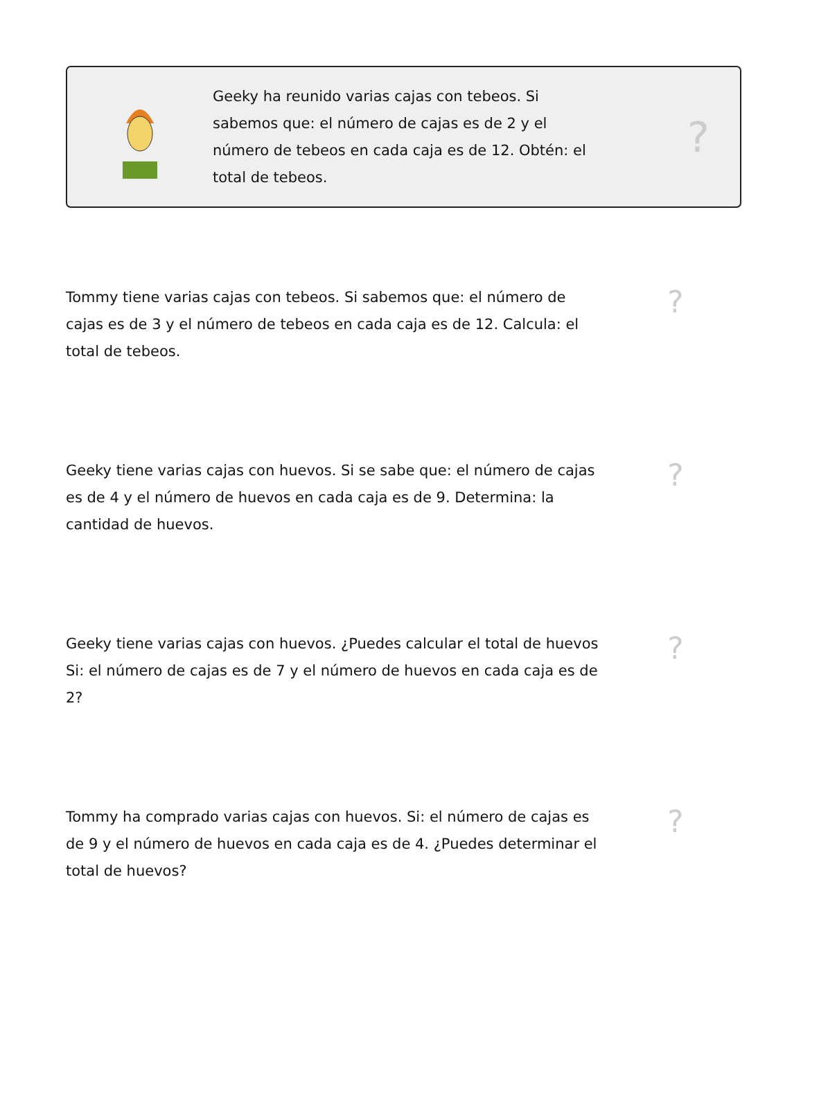Geeky ha reunido varias cajas con tebeos. Si sabemos que: el número de cajas es de 2 y el número de tebeos en cada caja es de 12. Obtén: el total de tebeos.
?
Tommy tiene varias cajas con tebeos. Si sabemos que: el número de cajas es de 3 y el número de tebeos en cada caja es de 12. Calcula: el total de tebeos.
?
Geeky tiene varias cajas con huevos. Si se sabe que: el número de cajas es de 4 y el número de huevos en cada caja es de 9. Determina: la cantidad de huevos.
?
Geeky tiene varias cajas con huevos. ¿Puedes calcular el total de huevos Si: el número de cajas es de 7 y el número de huevos en cada caja es de 2?
?
Tommy ha comprado varias cajas con huevos. Si: el número de cajas es de 9 y el número de huevos en cada caja es de 4. ¿Puedes determinar el total de huevos?
?